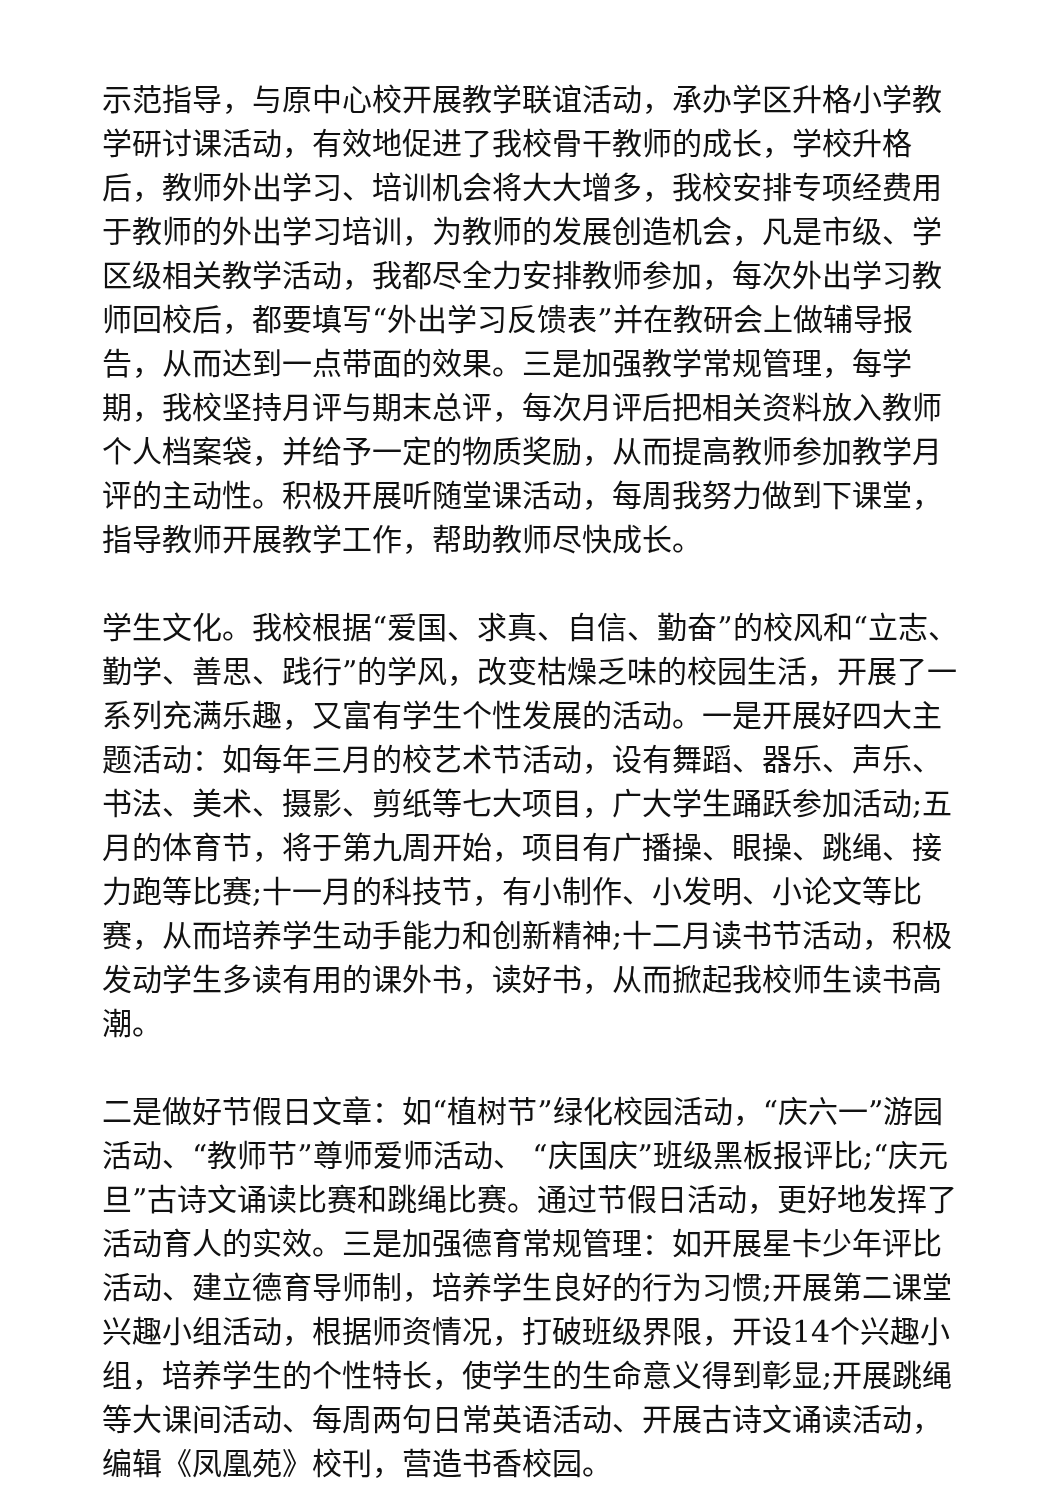示范指导，与原中心校开展教学联谊活动，承办学区升格小学教学研讨课活动，有效地促进了我校骨干教师的成长，学校升格后，教师外出学习、培训机会将大大增多，我校安排专项经费用于教师的外出学习培训，为教师的发展创造机会，凡是市级、学区级相关教学活动，我都尽全力安排教师参加，每次外出学习教师回校后，都要填写“外出学习反馈表”并在教研会上做辅导报告，从而达到一点带面的效果。三是加强教学常规管理，每学期，我校坚持月评与期末总评，每次月评后把相关资料放入教师个人档案袋，并给予一定的物质奖励，从而提高教师参加教学月评的主动性。积极开展听随堂课活动，每周我努力做到下课堂，指导教师开展教学工作，帮助教师尽快成长。
学生文化。我校根据“爱国、求真、自信、勤奋”的校风和“立志、勤学、善思、践行”的学风，改变枯燥乏味的校园生活，开展了一系列充满乐趣，又富有学生个性发展的活动。一是开展好四大主题活动：如每年三月的校艺术节活动，设有舞蹈、器乐、声乐、书法、美术、摄影、剪纸等七大项目，广大学生踊跃参加活动;五月的体育节，将于第九周开始，项目有广播操、眼操、跳绳、接力跑等比赛;十一月的科技节，有小制作、小发明、小论文等比赛，从而培养学生动手能力和创新精神;十二月读书节活动，积极发动学生多读有用的课外书，读好书，从而掀起我校师生读书高潮。
二是做好节假日文章：如“植树节”绿化校园活动，“庆六一”游园活动、“教师节”尊师爱师活动、 “庆国庆”班级黑板报评比;“庆元旦”古诗文诵读比赛和跳绳比赛。通过节假日活动，更好地发挥了活动育人的实效。三是加强德育常规管理：如开展星卡少年评比活动、建立德育导师制，培养学生良好的行为习惯;开展第二课堂兴趣小组活动，根据师资情况，打破班级界限，开设14个兴趣小组，培养学生的个性特长，使学生的生命意义得到彰显;开展跳绳等大课间活动、每周两句日常英语活动、开展古诗文诵读活动，编辑《凤凰苑》校刊，营造书香校园。